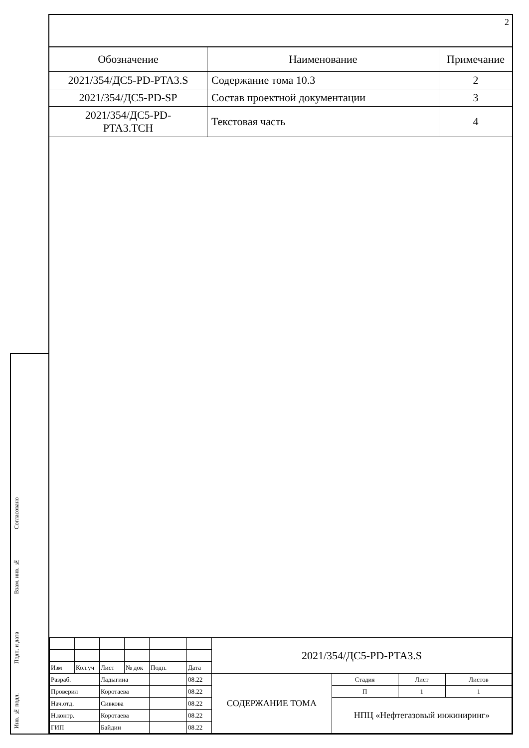Инв. № подл.
Подп. и дата
Взам. инв. №
Согласовано
2
| Обозначение | Наименование | Примечание |
| --- | --- | --- |
| 2021/354/ДС5-PD-PTA3.S | Содержание тома 10.3 | 2 |
| 2021/354/ДС5-PD-SP | Состав проектной документации | 3 |
| 2021/354/ДС5-PD- PTA3.TCH | Текстовая часть | 4 |
| | | | | | | 2021/354/ДС5-PD-PTA3.S | | | |
| Изм | Кол.уч | Лист | № док | Подп. | Дата | | | | |
| Разраб. | | Ладыгина | | | 08.22 | СОДЕРЖАНИЕ ТОМА | Стадия | Лист | Листов |
| Проверил | | Коротаева | | | 08.22 | | П | 1 | 1 |
| Нач.отд. | | Сивкова | | | 08.22 | | НПЦ «Нефтегазовый инжиниринг» | | |
| Н.контр. | | Коротаева | | | 08.22 | | | | |
| ГИП | | Байдин | | | 08.22 | | | | |